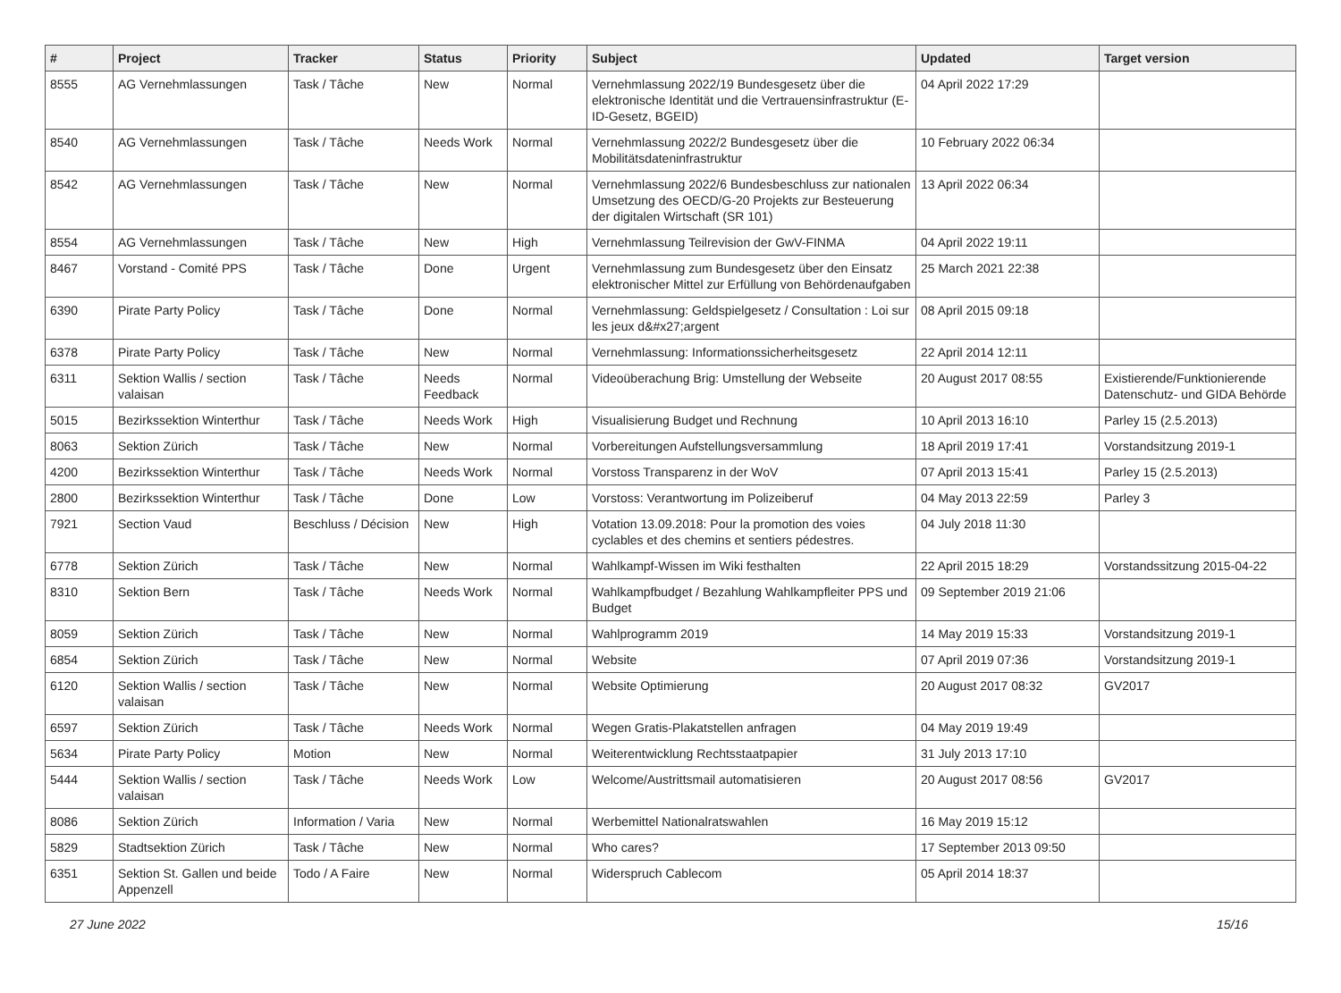| # | Project | Tracker | Status | Priority | Subject | Updated | Target version |
| --- | --- | --- | --- | --- | --- | --- | --- |
| 8555 | AG Vernehmlassungen | Task / Tâche | New | Normal | Vernehmlassung 2022/19 Bundesgesetz über die elektronische Identität und die Vertrauensinfrastruktur (E-ID-Gesetz, BGEID) | 04 April 2022 17:29 | |
| 8540 | AG Vernehmlassungen | Task / Tâche | Needs Work | Normal | Vernehmlassung 2022/2 Bundesgesetz über die Mobilitätsdateninfrastruktur | 10 February 2022 06:34 | |
| 8542 | AG Vernehmlassungen | Task / Tâche | New | Normal | Vernehmlassung 2022/6 Bundesbeschluss zur nationalen Umsetzung des OECD/G-20 Projekts zur Besteuerung der digitalen Wirtschaft (SR 101) | 13 April 2022 06:34 | |
| 8554 | AG Vernehmlassungen | Task / Tâche | New | High | Vernehmlassung Teilrevision der GwV-FINMA | 04 April 2022 19:11 | |
| 8467 | Vorstand - Comité PPS | Task / Tâche | Done | Urgent | Vernehmlassung zum Bundesgesetz über den Einsatz elektronischer Mittel zur Erfüllung von Behördenaufgaben | 25 March 2021 22:38 | |
| 6390 | Pirate Party Policy | Task / Tâche | Done | Normal | Vernehmlassung: Geldspielgesetz / Consultation : Loi sur les jeux d&#x27;argent | 08 April 2015 09:18 | |
| 6378 | Pirate Party Policy | Task / Tâche | New | Normal | Vernehmlassung: Informationssicherheitsgesetz | 22 April 2014 12:11 | |
| 6311 | Sektion Wallis / section valaisan | Task / Tâche | Needs Feedback | Normal | Videoüberachung Brig: Umstellung der Webseite | 20 August 2017 08:55 | Existierende/Funktionierende Datenschutz- und GIDA Behörde |
| 5015 | Bezirkssektion Winterthur | Task / Tâche | Needs Work | High | Visualisierung Budget und Rechnung | 10 April 2013 16:10 | Parley 15 (2.5.2013) |
| 8063 | Sektion Zürich | Task / Tâche | New | Normal | Vorbereitungen Aufstellungsversammlung | 18 April 2019 17:41 | Vorstandsitzung 2019-1 |
| 4200 | Bezirkssektion Winterthur | Task / Tâche | Needs Work | Normal | Vorstoss Transparenz in der WoV | 07 April 2013 15:41 | Parley 15 (2.5.2013) |
| 2800 | Bezirkssektion Winterthur | Task / Tâche | Done | Low | Vorstoss: Verantwortung im Polizeiberuf | 04 May 2013 22:59 | Parley 3 |
| 7921 | Section Vaud | Beschluss / Décision | New | High | Votation 13.09.2018: Pour la promotion des voies cyclables et des chemins et sentiers pédestres. | 04 July 2018 11:30 | |
| 6778 | Sektion Zürich | Task / Tâche | New | Normal | Wahlkampf-Wissen im Wiki festhalten | 22 April 2015 18:29 | Vorstandssitzung 2015-04-22 |
| 8310 | Sektion Bern | Task / Tâche | Needs Work | Normal | Wahlkampfbudget / Bezahlung Wahlkampfleiter PPS und Budget | 09 September 2019 21:06 | |
| 8059 | Sektion Zürich | Task / Tâche | New | Normal | Wahlprogramm 2019 | 14 May 2019 15:33 | Vorstandsitzung 2019-1 |
| 6854 | Sektion Zürich | Task / Tâche | New | Normal | Website | 07 April 2019 07:36 | Vorstandsitzung 2019-1 |
| 6120 | Sektion Wallis / section valaisan | Task / Tâche | New | Normal | Website Optimierung | 20 August 2017 08:32 | GV2017 |
| 6597 | Sektion Zürich | Task / Tâche | Needs Work | Normal | Wegen Gratis-Plakatstellen anfragen | 04 May 2019 19:49 | |
| 5634 | Pirate Party Policy | Motion | New | Normal | Weiterentwicklung Rechtsstaatpapier | 31 July 2013 17:10 | |
| 5444 | Sektion Wallis / section valaisan | Task / Tâche | Needs Work | Low | Welcome/Austrittsmail automatisieren | 20 August 2017 08:56 | GV2017 |
| 8086 | Sektion Zürich | Information / Varia | New | Normal | Werbemittel Nationalratswahlen | 16 May 2019 15:12 | |
| 5829 | Stadtsektion Zürich | Task / Tâche | New | Normal | Who cares? | 17 September 2013 09:50 | |
| 6351 | Sektion St. Gallen und beide Appenzell | Todo / A Faire | New | Normal | Widerspruch Cablecom | 05 April 2014 18:37 | |
27 June 2022 15/16